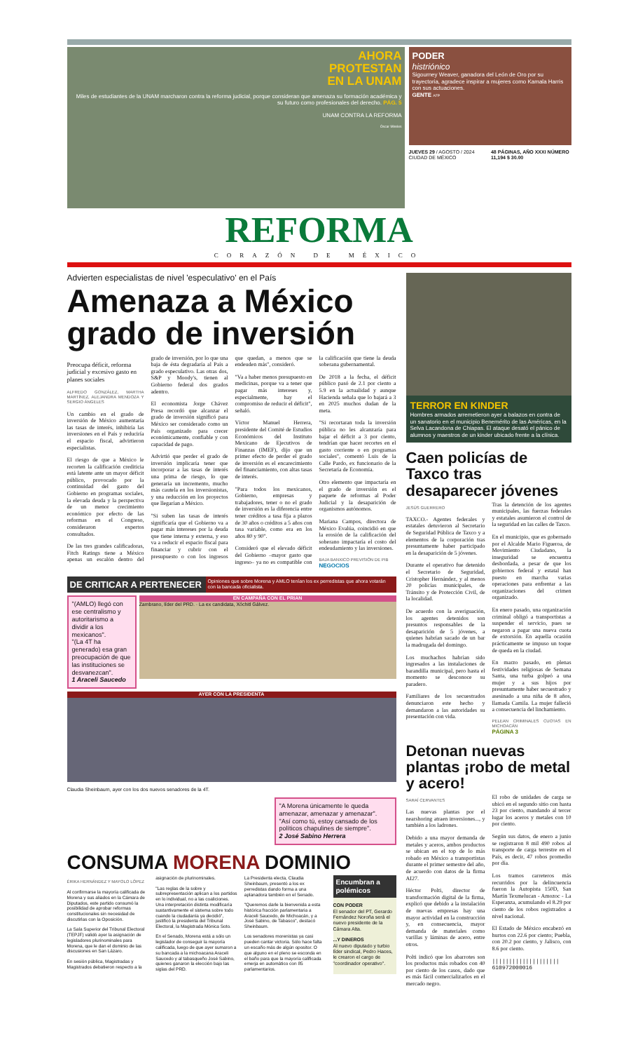AHORA
PROTESTAN
EN LA UNAM
Miles de estudiantes de la UNAM marcharon contra la reforma judicial, porque consideran que amenaza su formación académica y su futuro como profesionales del derecho. PÁG. 5
UNAM CONTRA LA REFORMA
Óscar Mireles
PODER
histriónico
Sigourney Weaver, ganadora del León de Oro por su trayectoria, agradece inspirar a mujeres como Kamala Harris con sus actuaciones.
GENTE AFP
JUEVES 29 / AGOSTO / 2024 CIUDAD DE MÉXICO 48 PÁGINAS, AÑO XXXI NÚMERO 11,194 $ 30.00
REFORMA
CORAZÓN DE MÉXICO
Advierten especialistas de nivel 'especulativo' en el País
Amenaza a México grado de inversión
Preocupa déficit, reforma judicial y excesivo gasto en planes sociales
ALFREDO GONZÁLEZ, MARTHA MARTÍNEZ, ALEJANDRA MENDOZA Y SERGIO ÁNGELES
Un cambio en el grado de inversión de México aumentaría las tasas de interés, inhibiría las inversiones en el País y reduciría el espacio fiscal, advirtieron especialistas.
El riesgo de que a México le recorten la calificación crediticia está latente ante un mayor déficit público, provocado por la continuidad del gasto del Gobierno en programas sociales, la elevada deuda y la perspectiva de un menor crecimiento económico por efecto de las reformas en el Congreso, consideraron expertos consultados.
De las tres grandes calificadoras, Fitch Ratings tiene a México apenas un escalón dentro del grado de inversión, por lo que una baja de ésta degradaría al País a grado especulativo. Las otras dos, S&P y Moody's, tienen al Gobierno federal dos grados adentro.
El economista Jorge Chávez Presa recordó que alcanzar el grado de inversión significó para México ser considerado como un País organizado para crecer económicamente, confiable y con capacidad de pago.
Advirtió que perder el grado de inversión implicaría tener que incorporar a las tasas de interés una prima de riesgo, lo que generaría un incremento, mucho más cautela en los inversionistas, y una reducción en los proyectos que llegarían a México.
"Si suben las tasas de interés significaría que el Gobierno va a pagar más intereses por la deuda que tiene interna y externa, y eso va a reducir el espacio fiscal para financiar y cubrir con el presupuesto o con los ingresos que quedan, a menos que se endeuden más", consideró.
"Va a haber menos presupuesto en medicinas, porque va a tener que pagar más intereses y, especialmente, hay el compromiso de reducir el déficit", señaló.
Víctor Manuel Herrera, presidente del Comité de Estudios Económicos del Instituto Mexicano de Ejecutivos de Finanzas (IMEF), dijo que un primer efecto de perder el grado de inversión es el encarecimiento del financiamiento, con altas tasas de interés.
"Para todos los mexicanos, Gobierno, empresas y trabajadores, tener o no el grado de inversión es la diferencia entre tener créditos a tasa fija a plazos de 30 años o créditos a 5 años con tasa variable, como era en los años 80 y 90".
Consideró que el elevado déficit del Gobierno –mayor gasto que ingreso– ya no es compatible con la calificación que tiene la deuda soberana gubernamental.
De 2018 a la fecha, el déficit público pasó de 2.1 por ciento a 5.9 en la actualidad y aunque Hacienda señala que lo bajará a 3 en 2025 muchos dudan de la meta.
"Si recortaran toda la inversión pública no les alcanzaría para bajar el déficit a 3 por ciento, tendrían que hacer recortes en el gasto corriente o en programas sociales", comentó Luis de la Calle Pardo, ex funcionario de la Secretaría de Economía.
Otro elemento que impactaría en el grado de inversión es el paquete de reformas al Poder Judicial y la desaparición de organismos autónomos.
Mariana Campos, directora de México Evalúa, coincidió en que la erosión de la calificación del soberano impactaría el costo del endeudamiento y las inversiones.
BAJA BANXICO PREVISIÓN DE PIB
NEGOCIOS
DE CRITICAR A PERTENECER
Opiniones que sobre Morena y AMLO tenían los ex perredistas que ahora votarán con la bancada oficialista.
"(AMLO) llegó con ese centralismo y autoritarismo a dividir a los mexicanos".
"(La 4T ha generado) esa gran preocupación de que las instituciones se desvanezcan".
1 Araceli Saucedo
EN CAMPAÑA CON EL PRIAN
Zambrano, líder del PRD. · La ex candidata, Xóchitl Gálvez.
AYER CON LA PRESIDENTA
Claudia Sheinbaum, ayer con los dos nuevos senadores de la 4T.
"A Morena únicamente le queda amenazar, amenazar y amenazar".
"Así como tú, estoy cansado de los políticos chapulines de siempre".
2 José Sabino Herrera
CONSUMA MORENA DOMINIO
ÉRIKA HERNÁNDEZ Y MAYOLO LÓPEZ
Al confirmarse la mayoría calificada de Morena y sus aliados en la Cámara de Diputados, este partido consumó la posibilidad de aprobar reformas constitucionales sin necesidad de discutirlas con la Oposición.
La Sala Superior del Tribunal Electoral (TEPJF) validó ayer la asignación de legisladores plurinominales para Morena, que le dan el dominio de las discusiones en San Lázaro.
En sesión pública, Magistradas y Magistrados debatieron respecto a la asignación de plurinominales.
"Las reglas de la sobre y subrepresentación aplican a los partidos en lo individual, no a las coaliciones. Una interpretación distinta modificaría sustantivamente el sistema sobre todo cuando la ciudadanía ya decidió", justificó la presidenta del Tribunal Electoral, la Magistrada Mónica Soto.
En el Senado, Morena está a sólo un legislador de conseguir la mayoría calificada, luego de que ayer sumaron a su bancada a la michoacana Araceli Saucedo y al tabasqueño José Sabino, quienes ganaron la elección bajo las siglas del PRD.
La Presidenta electa, Claudia Sheinbaum, presentó a los ex perredistas dando forma a una aplanadora también en el Senado.
"Queremos darle la bienvenida a esta histórica fracción parlamentaria a Araceli Saucedo, de Michoacán, y a José Sabino, de Tabasco", destacó Sheinbaum.
Los senadores morenistas ya casi pueden cantar victoria. Sólo hace falta un escaño más de algún opositor. O que alguno en el pleno se esconda en el baño para que la mayoría calificada emerja en automático con 85 parlamentarios.
Encumbran a polémicos
CON PODER
El senador del PT, Gerardo Fernández Noroña será el nuevo presidente de la Cámara Alta.
...Y DINEROS
Al nuevo diputado y turbio líder sindical, Pedro Haces, le crearon el cargo de "coordinador operativo".
TERROR EN KINDER
Hombres armados arremetieron ayer a balazos en contra de un sanatorio en el municipio Benemérito de las Américas, en la Selva Lacandona de Chiapas. El ataque desató el pánico de alumnos y maestros de un kinder ubicado frente a la clínica.
Caen policías de Taxco tras desaparecer jóvenes
JESÚS GUERRERO
TAXCO.- Agentes federales y estatales detuvieron al Secretario de Seguridad Pública de Taxco y a elementos de la corporación tras presuntamente haber participado en la desaparición de 5 jóvenes.
Durante el operativo fue detenido el Secretario de Seguridad, Cristopher Hernández, y al menos 20 policías municipales, de Tránsito y de Protección Civil, de la localidad.
De acuerdo con la averiguación, los agentes detenidos son presuntos responsables de la desaparición de 5 jóvenes, a quienes habrían sacado de un bar la madrugada del domingo.
Los muchachos habrían sido ingresados a las instalaciones de barandilla municipal, pero hasta el momento se desconoce su paradero.
Familiares de los secuestrados denunciaron este hecho y demandaron a las autoridades su presentación con vida.
Tras la detención de los agentes municipales, las fuerzas federales y estatales asumieron el control de la seguridad en las calles de Taxco.
En el municipio, que es gobernado por el Alcalde Mario Figueroa, de Movimiento Ciudadano, la inseguridad se encuentra desbordada, a pesar de que los gobiernos federal y estatal han puesto en marcha varias operaciones para enfrentar a las organizaciones del crimen organizado.
En enero pasado, una organización criminal obligó a transportistas a suspender el servicio, pues se negaron a pagar una nueva cuota de extorsión. En aquella ocasión prácticamente se impuso un toque de queda en la ciudad.
En marzo pasado, en plenas festividades religiosas de Semana Santa, una turba golpeó a una mujer y a sus hijos por presuntamente haber secuestrado y asesinado a una niña de 8 años, llamada Camila. La mujer falleció a consecuencia del linchamiento.
PELEAN CRIMINALES CUOTAS EN MICHOACÁN
PÁGINA 3
Detonan nuevas plantas ¡robo de metal y acero!
SARAÍ CERVANTES
Las nuevas plantas por el nearshoring atraen inversiones..., y también a los ladrones.
Debido a una mayor demanda de metales y aceros, ambos productos se ubican en el top de lo más robado en México a transportistas durante el primer semestre del año, de acuerdo con datos de la firma AI27.
Héctor Polti, director de transformación digital de la firma, explicó que debido a la instalación de nuevas empresas hay una mayor actividad en la construcción y, en consecuencia, mayor demanda de materiales como varillas y láminas de acero, entre otros.
Polti indicó que los abarrotes son los productos más robados con 40 por ciento de los casos, dado que es más fácil comercializarlos en el mercado negro.
El robo de unidades de carga se ubicó en el segundo sitio con hasta 23 por ciento, mandando al tercer lugar los aceros y metales con 10 por ciento.
Según sus datos, de enero a junio se registraron 8 mil 490 robos al transporte de carga terrestre en el País, es decir, 47 robos promedio por día.
Los tramos carreteros más recurridos por la delincuencia fueron la Autopista 150D, San Martín Texmelucan - Amozoc - La Esperanza, acumulando el 8.29 por ciento de los robos registrados a nivel nacional.
El Estado de México encabezó en hurtos con 22.6 por ciento; Puebla, con 20.2 por ciento, y Jalisco, con 8.6 por ciento.
||||||||||||||||||||
610972000016